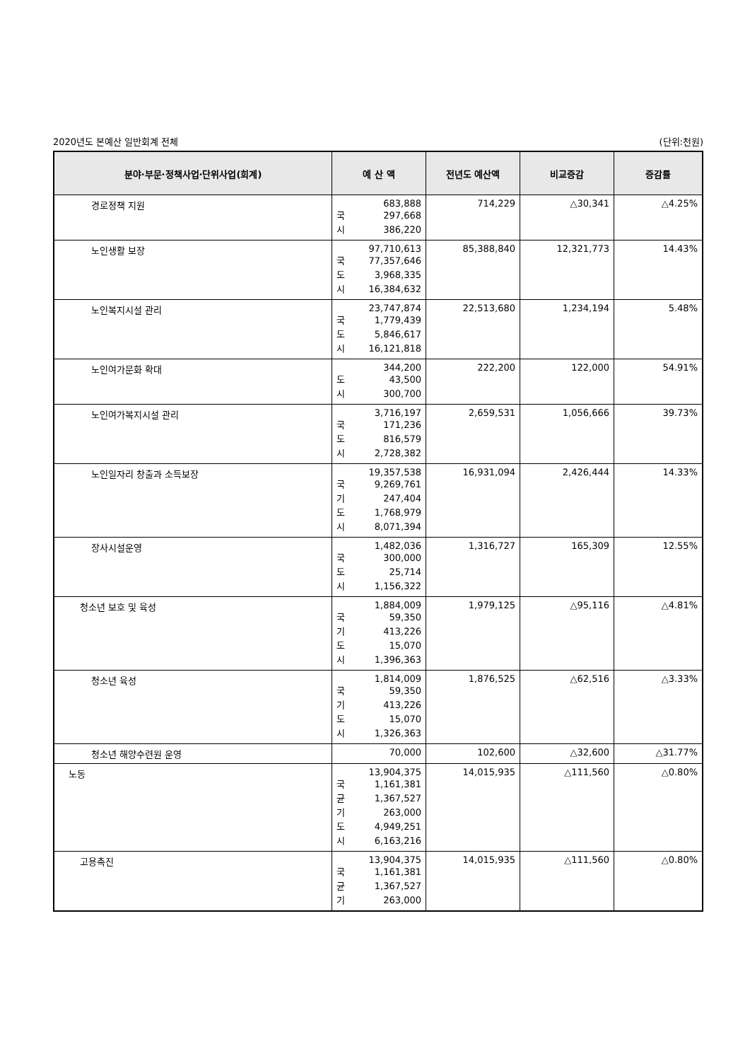2020년도 본예산 일반회계 전체 (단위:천원)
| 분야·부문·정책사업·단위사업(회계) | 예 산 액 | 전년도 예산액 | 비교증감 | 증감률 |
| --- | --- | --- | --- | --- |
| 경로정책 지원 | 683,888 국 297,668 시 386,220 | 714,229 | △30,341 | △4.25% |
| 노인생활 보장 | 97,710,613 국 77,357,646 도 3,968,335 시 16,384,632 | 85,388,840 | 12,321,773 | 14.43% |
| 노인복지시설 관리 | 23,747,874 국 1,779,439 도 5,846,617 시 16,121,818 | 22,513,680 | 1,234,194 | 5.48% |
| 노인여가문화 확대 | 344,200 도 43,500 시 300,700 | 222,200 | 122,000 | 54.91% |
| 노인여가복지시설 관리 | 3,716,197 국 171,236 도 816,579 시 2,728,382 | 2,659,531 | 1,056,666 | 39.73% |
| 노인일자리 창출과 소득보장 | 19,357,538 국 9,269,761 기 247,404 도 1,768,979 시 8,071,394 | 16,931,094 | 2,426,444 | 14.33% |
| 장사시설운영 | 1,482,036 국 300,000 도 25,714 시 1,156,322 | 1,316,727 | 165,309 | 12.55% |
| 청소년 보호 및 육성 | 1,884,009 국 59,350 기 413,226 도 15,070 시 1,396,363 | 1,979,125 | △95,116 | △4.81% |
| 청소년 육성 | 1,814,009 국 59,350 기 413,226 도 15,070 시 1,326,363 | 1,876,525 | △62,516 | △3.33% |
| 청소년 해양수련원 운영 | 70,000 | 102,600 | △32,600 | △31.77% |
| 노동 | 13,904,375 국 1,161,381 균 1,367,527 기 263,000 도 4,949,251 시 6,163,216 | 14,015,935 | △111,560 | △0.80% |
| 고용촉진 | 13,904,375 국 1,161,381 균 1,367,527 기 263,000 | 14,015,935 | △111,560 | △0.80% |